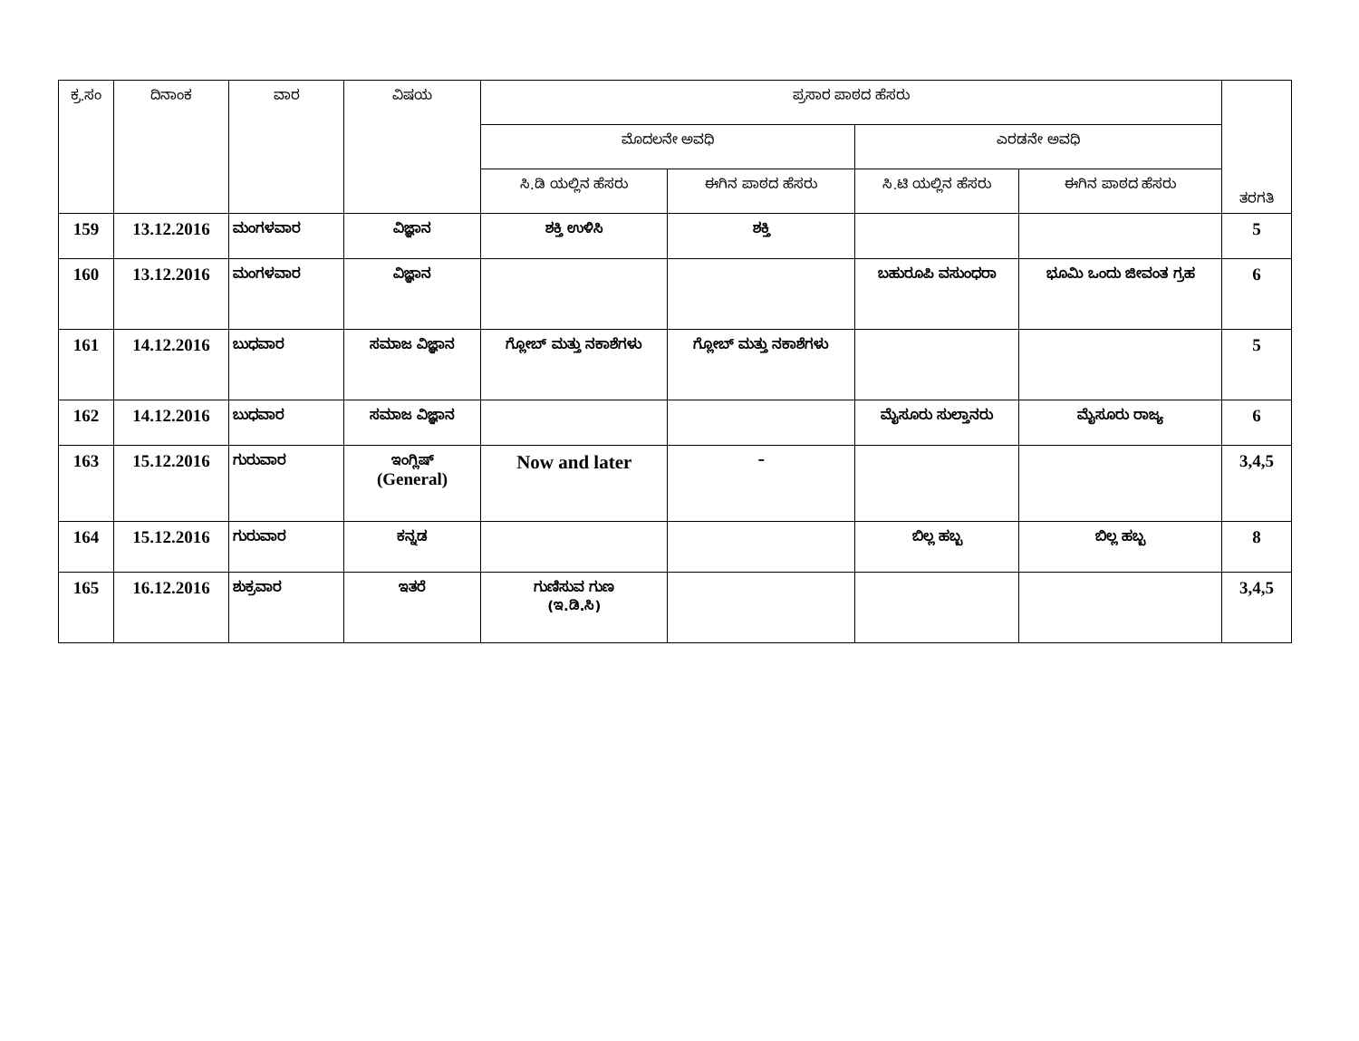| ಕ್ರ.ಸಂ | ದಿನಾಂಕ | ವಾರ | ವಿಷಯ | ಪ್ರಸಾರ ಪಾಠದ ಹೆಸರು | | | | ತರಗತಿ |
| --- | --- | --- | --- | --- | --- | --- | --- | --- |
| | | | | ಮೊದಲನೇ ಅವಧಿ | | ಎರಡನೇ ಅವಧಿ | | |
| | | | | ಸಿ.ಡಿ ಯಲ್ಲಿನ ಹೆಸರು | ಈಗಿನ ಪಾಠದ ಹೆಸರು | ಸಿ.ಟಿ ಯಲ್ಲಿನ ಹೆಸರು | ಈಗಿನ ಪಾಠದ ಹೆಸರು | |
| 159 | 13.12.2016 | ಮಂಗಳವಾರ | ವಿಜ್ಞಾನ | ಶಕ್ತಿ ಉಳಿಸಿ | ಶಕ್ತಿ | | | 5 |
| 160 | 13.12.2016 | ಮಂಗಳವಾರ | ವಿಜ್ಞಾನ | | | ಬಹುರೂಪಿ ವಸುಂಧರಾ | ಭೂಮಿ ಒಂದು ಜೀವಂತ ಗ್ರಹ | 6 |
| 161 | 14.12.2016 | ಬುಧವಾರ | ಸಮಾಜ ವಿಜ್ಞಾನ | ಗ್ಲೋಬ್ ಮತ್ತು ನಕಾಶೆಗಳು | ಗ್ಲೋಬ್ ಮತ್ತು ನಕಾಶೆಗಳು | | | 5 |
| 162 | 14.12.2016 | ಬುಧವಾರ | ಸಮಾಜ ವಿಜ್ಞಾನ | | | ಮೈಸೂರು ಸುಲ್ತಾನರು | ಮೈಸೂರು ರಾಜ್ಯ | 6 |
| 163 | 15.12.2016 | ಗುರುವಾರ | ಇಂಗ್ಲಿಷ್ (General) | Now and later | – | | | 3,4,5 |
| 164 | 15.12.2016 | ಗುರುವಾರ | ಕನ್ನಡ | | | ಬಿಲ್ಲ ಹಬ್ಬ | ಬಿಲ್ಲ ಹಬ್ಬ | 8 |
| 165 | 16.12.2016 | ಶುಕ್ರವಾರ | ಇತರೆ | ಗುಣಿಸುವ ಗುಣ (ಇ.ಡಿ.ಸಿ) | | | | 3,4,5 |